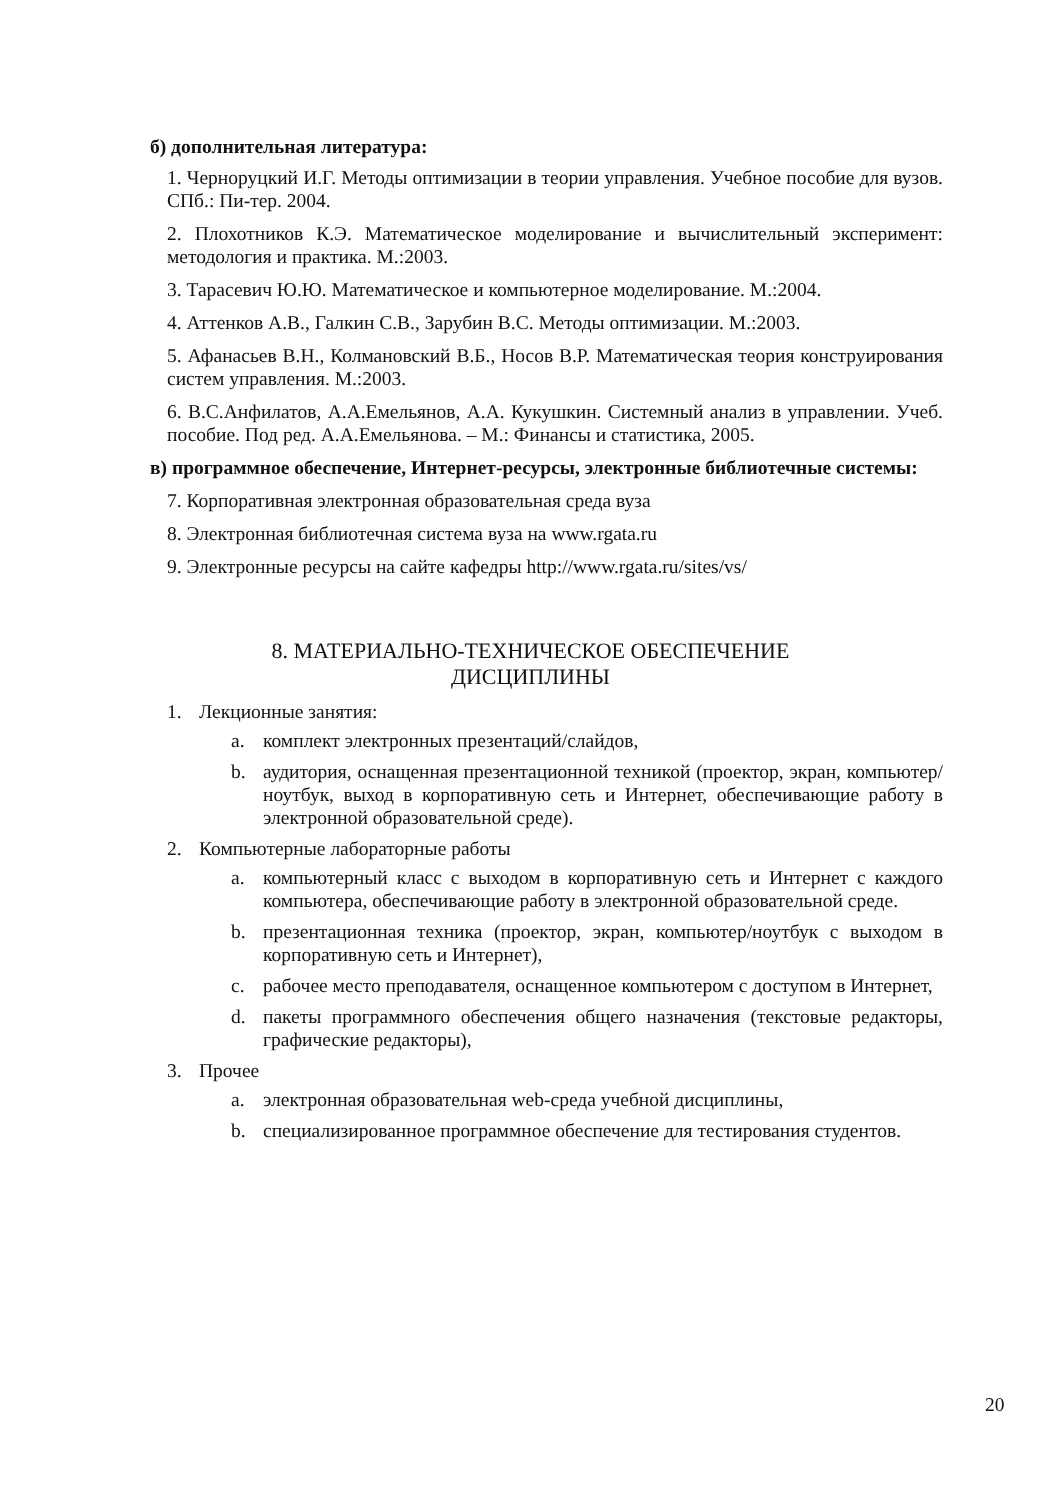б) дополнительная литература:
1. Черноруцкий И.Г. Методы оптимизации в теории управления. Учебное пособие для вузов. СПб.: Пи-тер. 2004.
2. Плохотников К.Э. Математическое моделирование и вычислительный эксперимент: методология и практика. М.:2003.
3. Тарасевич Ю.Ю. Математическое и компьютерное моделирование. М.:2004.
4. Аттенков А.В., Галкин С.В., Зарубин В.С. Методы оптимизации. М.:2003.
5. Афанасьев В.Н., Колмановский В.Б., Носов В.Р. Математическая теория конструирования систем управления. М.:2003.
6. В.С.Анфилатов, А.А.Емельянов, А.А. Кукушкин. Системный анализ в управлении. Учеб. пособие. Под ред. А.А.Емельянова. – М.: Финансы и статистика, 2005.
в) программное обеспечение, Интернет-ресурсы, электронные библиотечные системы:
7. Корпоративная электронная образовательная среда вуза
8. Электронная библиотечная система вуза на www.rgata.ru
9. Электронные ресурсы на сайте кафедры http://www.rgata.ru/sites/vs/
8. МАТЕРИАЛЬНО-ТЕХНИЧЕСКОЕ ОБЕСПЕЧЕНИЕ
ДИСЦИПЛИНЫ
1. Лекционные занятия:
a. комплект электронных презентаций/слайдов,
b. аудитория, оснащенная презентационной техникой (проектор, экран, компьютер/ноутбук, выход в корпоративную сеть и Интернет, обеспечивающие работу в электронной образовательной среде).
2. Компьютерные лабораторные работы
a. компьютерный класс с выходом в корпоративную сеть и Интернет с каждого компьютера, обеспечивающие работу в электронной образовательной среде.
b. презентационная техника (проектор, экран, компьютер/ноутбук с выходом в корпоративную сеть и Интернет),
c. рабочее место преподавателя, оснащенное компьютером с доступом в Интернет,
d. пакеты программного обеспечения общего назначения (текстовые редакторы, графические редакторы),
3. Прочее
a. электронная образовательная web-среда учебной дисциплины,
b. специализированное программное обеспечение для тестирования студентов.
20